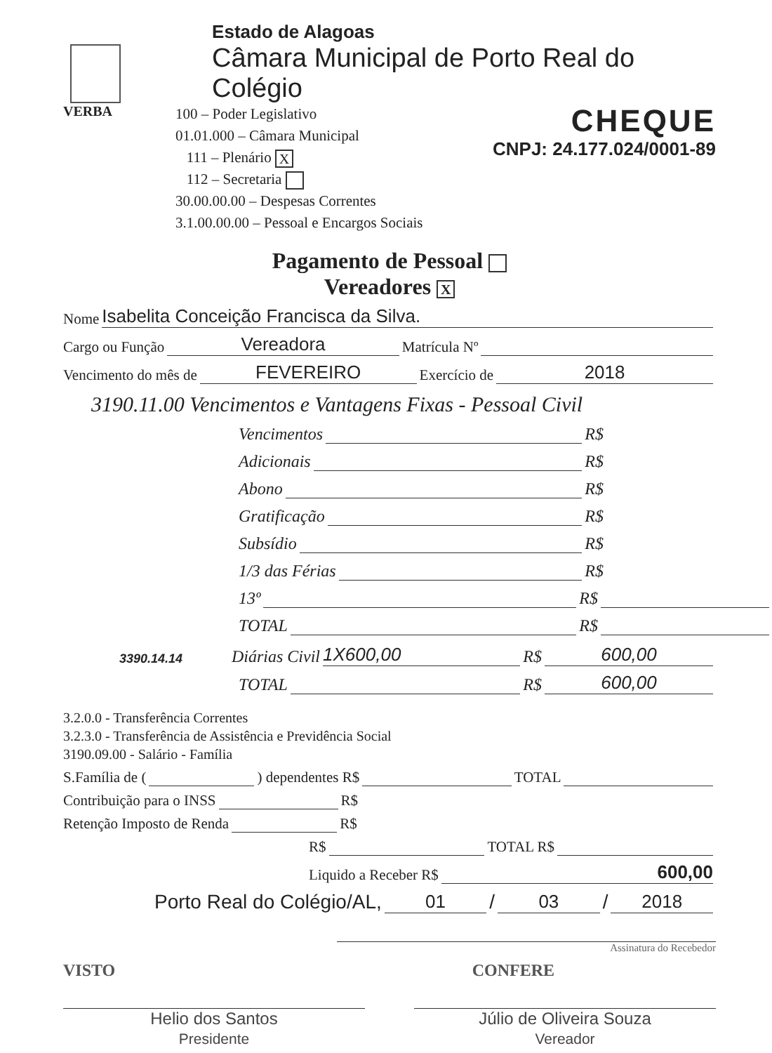Estado de Alagoas
Câmara Municipal de Porto Real do Colégio
VERBA
100 – Poder Legislativo
01.01.000 – Câmara Municipal
111 – Plenário X
112 – Secretaria
30.00.00.00 – Despesas Correntes
3.1.00.00.00 – Pessoal e Encargos Sociais
CHEQUE
CNPJ: 24.177.024/0001-89
Pagamento de Pessoal
Vereadores X
Nome Isabelita Conceição Francisca da Silva.
Cargo ou Função Vereadora Matrícula Nº
Vencimento do mês de FEVEREIRO Exercício de 2018
3190.11.00 Vencimentos e Vantagens Fixas - Pessoal Civil
Vencimentos R$
Adicionais R$
Abono R$
Gratificação R$
Subsídio R$
1/3 das Férias R$
13º R$
TOTAL R$
3390.14.14 Diárias Civil 1X600,00 R$ 600,00
TOTAL R$ 600,00
3.2.0.0 - Transferência Correntes
3.2.3.0 - Transferência de Assistência e Previdência Social
3190.09.00 - Salário - Família
S.Família de ( ) dependentes R$ TOTAL
Contribuição para o INSS R$
Retenção Imposto de Renda R$
R$ TOTAL R$
Liquido a Receber R$ 600,00
Porto Real do Colégio/AL, 01 / 03 / 2018
Assinatura do Recebedor
VISTO CONFERE
Helio dos Santos
Presidente
Júlio de Oliveira Souza
Vereador